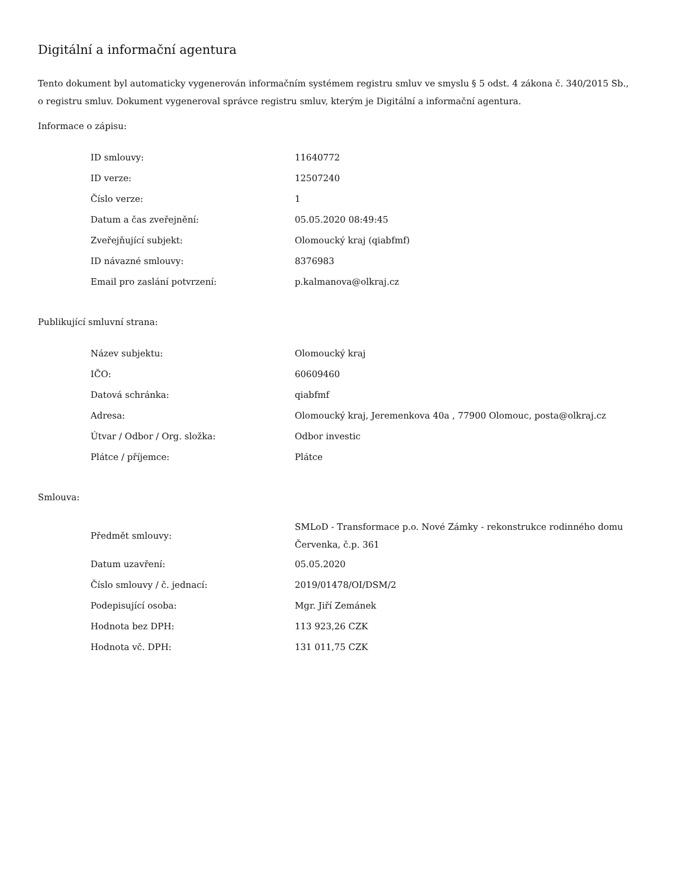Digitální a informační agentura
Tento dokument byl automaticky vygenerován informačním systémem registru smluv ve smyslu § 5 odst. 4 zákona č. 340/2015 Sb., o registru smluv. Dokument vygeneroval správce registru smluv, kterým je Digitální a informační agentura.
Informace o zápisu:
| ID smlouvy: | 11640772 |
| ID verze: | 12507240 |
| Číslo verze: | 1 |
| Datum a čas zveřejnění: | 05.05.2020 08:49:45 |
| Zveřejňující subjekt: | Olomoucký kraj (qiabfmf) |
| ID návazné smlouvy: | 8376983 |
| Email pro zaslání potvrzení: | p.kalmanova@olkraj.cz |
Publikující smluvní strana:
| Název subjektu: | Olomoucký kraj |
| IČO: | 60609460 |
| Datová schránka: | qiabfmf |
| Adresa: | Olomoucký kraj, Jeremenkova 40a , 77900 Olomouc, posta@olkraj.cz |
| Útvar / Odbor / Org. složka: | Odbor investic |
| Plátce / příjemce: | Plátce |
Smlouva:
| Předmět smlouvy: | SMLoD - Transformace p.o. Nové Zámky - rekonstrukce rodinného domu Červenka, č.p. 361 |
| Datum uzavření: | 05.05.2020 |
| Číslo smlouvy / č. jednací: | 2019/01478/OI/DSM/2 |
| Podepisující osoba: | Mgr. Jiří Zemánek |
| Hodnota bez DPH: | 113 923,26 CZK |
| Hodnota vč. DPH: | 131 011,75 CZK |